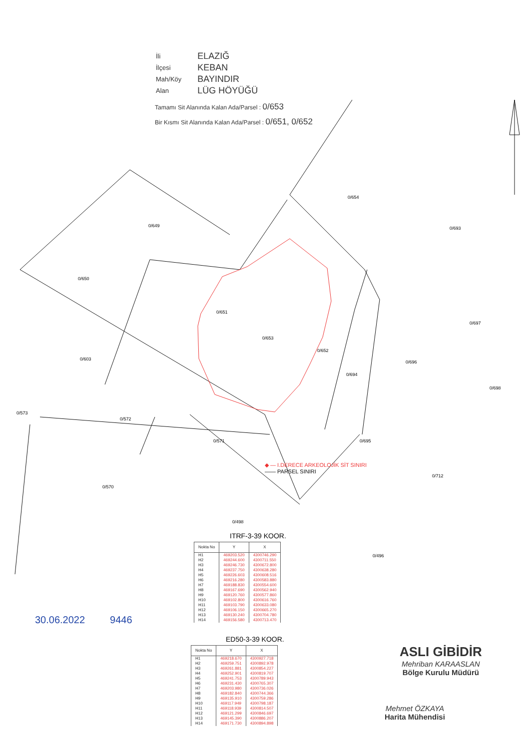| İli | ELAZIĞ |
| İlçesi | KEBAN |
| Mah/Köy | BAYINDIR |
| Alan | LÜG HÖYÜĞÜ |
Tamamı Sit Alanında Kalan Ada/Parsel : 0/653
Bir Kısmı Sit Alanında Kalan Ada/Parsel : 0/651, 0/652
0/654
0/649 0/693
0/650
0/651
0/653
0/697
0/652
0/603
0/696
0/694
0/698
0/573
0/572
0/571 0/695
0/712
0/570
0/498
0/496
◆ — I.DERECE ARKEOLOJİK SİT SINIRI
—— PARSEL SINIRI
ITRF-3-39 KOOR.
| Nokta No | Y | X |
| --- | --- | --- |
| H1 H2 H3 H4 H5 H6 H7 H8 H9 H10 H11 H12 H13 H14 | 469203.520 469244.600 469246.730 469237.750 469226.603 469216.280 469188.830 469167.690 469120.760 469102.800 469103.790 469106.150 469130.240 469156.580 | 4300746.290 4300711.550 4300672.800 4300638.280 4300608.516 4300583.880 4300554.600 4300562.940 4300577.860 4300616.760 4300633.080 4300665.270 4300704.780 4300713.470 |
ED50-3-39 KOOR.
| Nokta No | Y | X |
| --- | --- | --- |
| H1 H2 H3 H4 H5 H6 H7 H8 H9 H10 H11 H12 H13 H14 | 469218.670 469259.751 469261.881 469252.901 469241.753 469231.430 469203.980 469182.840 469135.910 469117.949 469118.939 469121.299 469145.390 469171.730 | 4300927.718 4300892.978 4300854.227 4300819.707 4300789.943 4300765.307 4300736.026 4300744.366 4300759.286 4300798.187 4300814.507 4300846.697 4300886.207 4300894.898 |
30.06.2022 9446
ASLI GİBİDİR
Mehriban KARAASLAN
Bölge Kurulu Müdürü
Mehmet ÖZKAYA
Harita Mühendisi